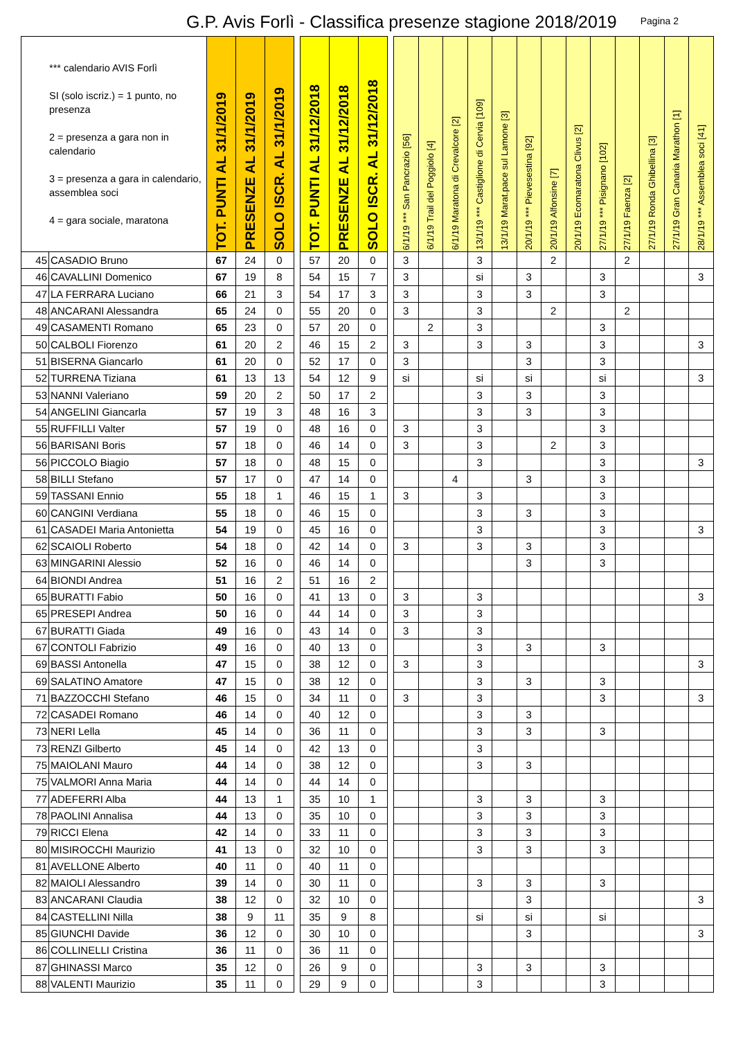G.P. Avis Forlì - Classifica presenze stagione 2018/2019
Pagina 2
| *** calendario AVIS Forlì SI (solo iscriz.) = 1 punto, no presenza 2 = presenza a gara non in calendario 3 = presenza a gara in calendario, assemblea soci 4 = gara sociale, maratona | | TOT. PUNTI AL 31/1/2019 | PRESENZE AL 31/1/2019 | SOLO ISCR. AL 31/1/2019 | | TOT. PUNTI AL 31/12/2018 | PRESENZE AL 31/12/2018 | SOLO ISCR. AL 31/12/2018 | | 6/1/19 *** San Pancrazio [56] | 6/1/19 Trail del Poggiolo [4] | 6/1/19 Maratona di Crevalcore [2] | 13/1/19 *** Castiglione di Cervia [109] | 13/1/19 Marat.pace sul Lamone [3] | 20/1/19 *** Pievesestina [92] | 20/1/19 Alfonsine [7] | 20/1/19 Ecomaratona Clivus [2] | 27/1/19 *** Pisignano [102] | 27/1/19 Faenza [2] | 27/1/19 Ronda Ghibellina [3] | 27/1/19 Gran Canaria Marathon [1] | 28/1/19 *** Assemblea soci [41] |
| --- | --- | --- | --- | --- | --- | --- | --- | --- | --- | --- | --- | --- | --- | --- | --- | --- | --- | --- | --- | --- | --- | --- |
| 45 | CASADIO Bruno | 67 | 24 | 0 | | 57 | 20 | 0 | | 3 | | | 3 | | | 2 | | | 2 | | | |
| 46 | CAVALLINI Domenico | 67 | 19 | 8 | | 54 | 15 | 7 | | 3 | | | si | | 3 | | | 3 | | | | 3 |
| 47 | LA FERRARA Luciano | 66 | 21 | 3 | | 54 | 17 | 3 | | 3 | | | 3 | | 3 | | | 3 | | | | |
| 48 | ANCARANI Alessandra | 65 | 24 | 0 | | 55 | 20 | 0 | | 3 | | | 3 | | | 2 | | | 2 | | | |
| 49 | CASAMENTI Romano | 65 | 23 | 0 | | 57 | 20 | 0 | | | 2 | | 3 | | | | | 3 | | | | |
| 50 | CALBOLI Fiorenzo | 61 | 20 | 2 | | 46 | 15 | 2 | | 3 | | | 3 | | 3 | | | 3 | | | | 3 |
| 51 | BISERNA Giancarlo | 61 | 20 | 0 | | 52 | 17 | 0 | | 3 | | | | | 3 | | | 3 | | | | |
| 52 | TURRENA Tiziana | 61 | 13 | 13 | | 54 | 12 | 9 | | si | | | si | | si | | | si | | | | 3 |
| 53 | NANNI Valeriano | 59 | 20 | 2 | | 50 | 17 | 2 | | | | | 3 | | 3 | | | 3 | | | | |
| 54 | ANGELINI Giancarla | 57 | 19 | 3 | | 48 | 16 | 3 | | | | | 3 | | 3 | | | 3 | | | | |
| 55 | RUFFILLI Valter | 57 | 19 | 0 | | 48 | 16 | 0 | | 3 | | | 3 | | | | | 3 | | | | |
| 56 | BARISANI Boris | 57 | 18 | 0 | | 46 | 14 | 0 | | 3 | | | 3 | | | 2 | | 3 | | | | |
| 56 | PICCOLO Biagio | 57 | 18 | 0 | | 48 | 15 | 0 | | | | | 3 | | | | | 3 | | | | 3 |
| 58 | BILLI Stefano | 57 | 17 | 0 | | 47 | 14 | 0 | | | | 4 | | | 3 | | | 3 | | | | |
| 59 | TASSANI Ennio | 55 | 18 | 1 | | 46 | 15 | 1 | | 3 | | | 3 | | | | | 3 | | | | |
| 60 | CANGINI Verdiana | 55 | 18 | 0 | | 46 | 15 | 0 | | | | | 3 | | 3 | | | 3 | | | | |
| 61 | CASADEI Maria Antonietta | 54 | 19 | 0 | | 45 | 16 | 0 | | | | | 3 | | | | | 3 | | | | 3 |
| 62 | SCAIOLI Roberto | 54 | 18 | 0 | | 42 | 14 | 0 | | 3 | | | 3 | | 3 | | | 3 | | | | |
| 63 | MINGARINI Alessio | 52 | 16 | 0 | | 46 | 14 | 0 | | | | | | | 3 | | | 3 | | | | |
| 64 | BIONDI Andrea | 51 | 16 | 2 | | 51 | 16 | 2 | | | | | | | | | | | | | | |
| 65 | BURATTI Fabio | 50 | 16 | 0 | | 41 | 13 | 0 | | 3 | | | 3 | | | | | | | | | 3 |
| 65 | PRESEPI Andrea | 50 | 16 | 0 | | 44 | 14 | 0 | | 3 | | | 3 | | | | | | | | | |
| 67 | BURATTI Giada | 49 | 16 | 0 | | 43 | 14 | 0 | | 3 | | | 3 | | | | | | | | | |
| 67 | CONTOLI Fabrizio | 49 | 16 | 0 | | 40 | 13 | 0 | | | | | 3 | | 3 | | | 3 | | | | |
| 69 | BASSI Antonella | 47 | 15 | 0 | | 38 | 12 | 0 | | 3 | | | 3 | | | | | | | | | 3 |
| 69 | SALATINO Amatore | 47 | 15 | 0 | | 38 | 12 | 0 | | | | | 3 | | 3 | | | 3 | | | | |
| 71 | BAZZOCCHI Stefano | 46 | 15 | 0 | | 34 | 11 | 0 | | 3 | | | 3 | | | | | 3 | | | | 3 |
| 72 | CASADEI Romano | 46 | 14 | 0 | | 40 | 12 | 0 | | | | | 3 | | 3 | | | | | | | |
| 73 | NERI Lella | 45 | 14 | 0 | | 36 | 11 | 0 | | | | | 3 | | 3 | | | 3 | | | | |
| 73 | RENZI Gilberto | 45 | 14 | 0 | | 42 | 13 | 0 | | | | | 3 | | | | | | | | | |
| 75 | MAIOLANI Mauro | 44 | 14 | 0 | | 38 | 12 | 0 | | | | | 3 | | 3 | | | | | | | |
| 75 | VALMORI Anna Maria | 44 | 14 | 0 | | 44 | 14 | 0 | | | | | | | | | | | | | | |
| 77 | ADEFERRI Alba | 44 | 13 | 1 | | 35 | 10 | 1 | | | | | 3 | | 3 | | | 3 | | | | |
| 78 | PAOLINI Annalisa | 44 | 13 | 0 | | 35 | 10 | 0 | | | | | 3 | | 3 | | | 3 | | | | |
| 79 | RICCI Elena | 42 | 14 | 0 | | 33 | 11 | 0 | | | | | 3 | | 3 | | | 3 | | | | |
| 80 | MISIROCCHI Maurizio | 41 | 13 | 0 | | 32 | 10 | 0 | | | | | 3 | | 3 | | | 3 | | | | |
| 81 | AVELLONE Alberto | 40 | 11 | 0 | | 40 | 11 | 0 | | | | | | | | | | | | | | |
| 82 | MAIOLI Alessandro | 39 | 14 | 0 | | 30 | 11 | 0 | | | | | 3 | | 3 | | | 3 | | | | |
| 83 | ANCARANI Claudia | 38 | 12 | 0 | | 32 | 10 | 0 | | | | | | | 3 | | | | | | | 3 |
| 84 | CASTELLINI Nilla | 38 | 9 | 11 | | 35 | 9 | 8 | | | | | si | | si | | | si | | | | |
| 85 | GIUNCHI Davide | 36 | 12 | 0 | | 30 | 10 | 0 | | | | | | | 3 | | | | | | | 3 |
| 86 | COLLINELLI Cristina | 36 | 11 | 0 | | 36 | 11 | 0 | | | | | | | | | | | | | | |
| 87 | GHINASSI Marco | 35 | 12 | 0 | | 26 | 9 | 0 | | | | | 3 | | 3 | | | 3 | | | | |
| 88 | VALENTI Maurizio | 35 | 11 | 0 | | 29 | 9 | 0 | | | | | 3 | | | | | 3 | | | | |